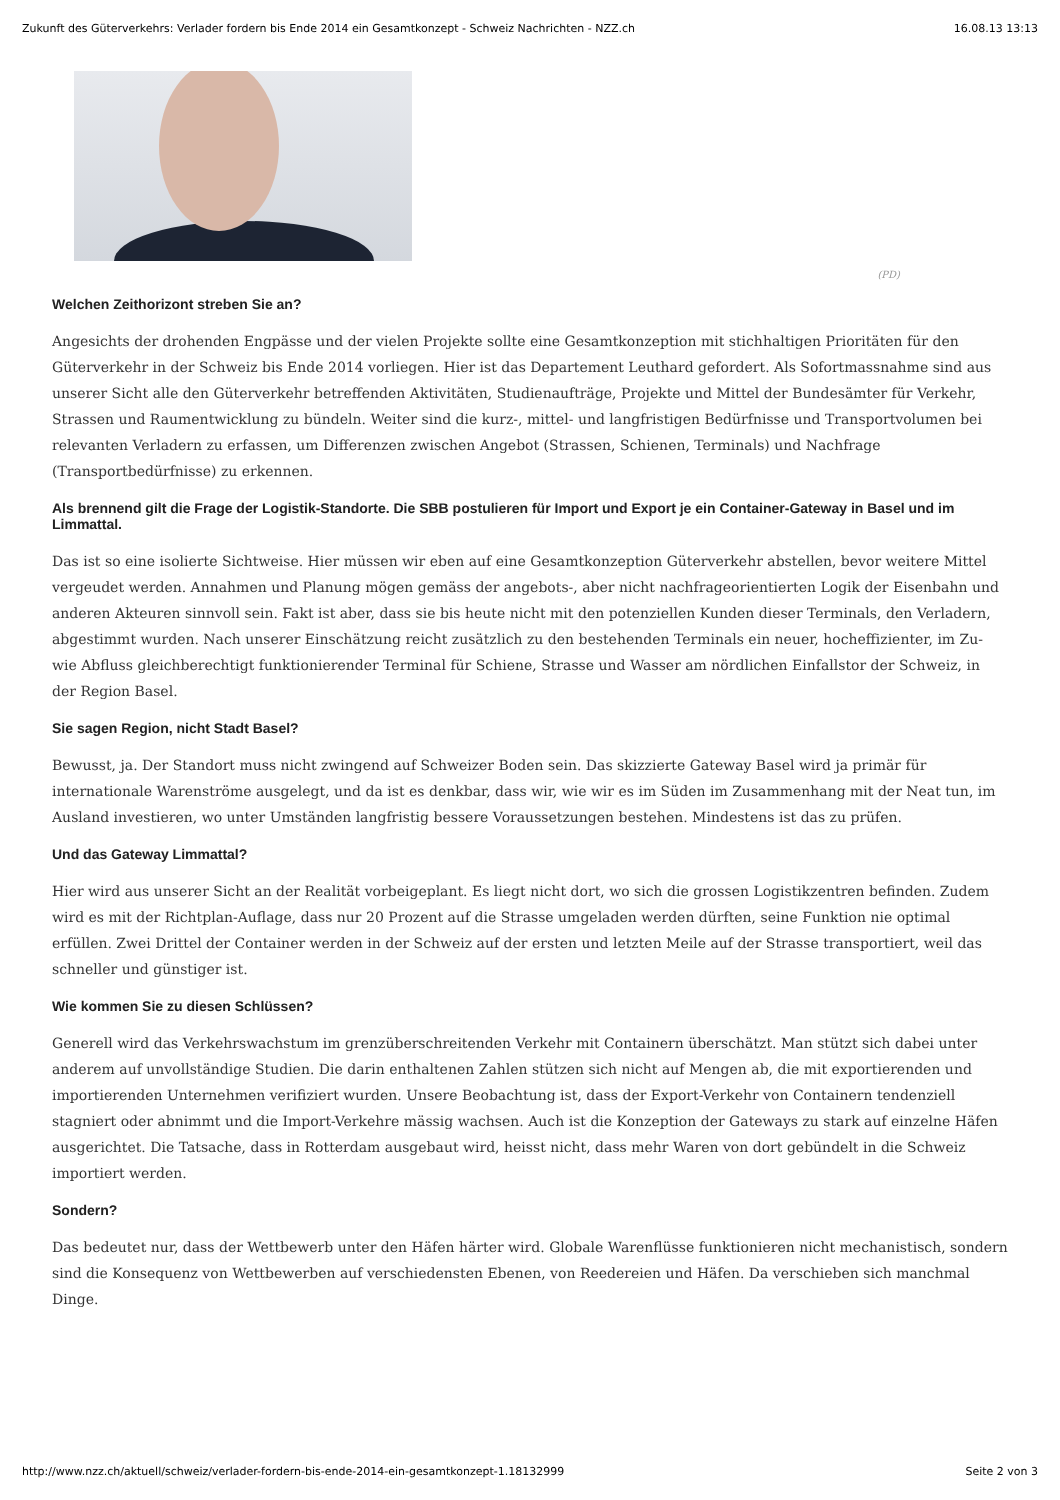Zukunft des Güterverkehrs: Verlader fordern bis Ende 2014 ein Gesamtkonzept - Schweiz Nachrichten - NZZ.ch 16.08.13 13:13
(PD)
Welchen Zeithorizont streben Sie an?
Angesichts der drohenden Engpässe und der vielen Projekte sollte eine Gesamtkonzeption mit stichhaltigen Prioritäten für den Güterverkehr in der Schweiz bis Ende 2014 vorliegen. Hier ist das Departement Leuthard gefordert. Als Sofortmassnahme sind aus unserer Sicht alle den Güterverkehr betreffenden Aktivitäten, Studienaufträge, Projekte und Mittel der Bundesämter für Verkehr, Strassen und Raumentwicklung zu bündeln. Weiter sind die kurz-, mittel- und langfristigen Bedürfnisse und Transportvolumen bei relevanten Verladern zu erfassen, um Differenzen zwischen Angebot (Strassen, Schienen, Terminals) und Nachfrage (Transportbedürfnisse) zu erkennen.
Als brennend gilt die Frage der Logistik-Standorte. Die SBB postulieren für Import und Export je ein Container-Gateway in Basel und im Limmattal.
Das ist so eine isolierte Sichtweise. Hier müssen wir eben auf eine Gesamtkonzeption Güterverkehr abstellen, bevor weitere Mittel vergeudet werden. Annahmen und Planung mögen gemäss der angebots-, aber nicht nachfrageorientierten Logik der Eisenbahn und anderen Akteuren sinnvoll sein. Fakt ist aber, dass sie bis heute nicht mit den potenziellen Kunden dieser Terminals, den Verladern, abgestimmt wurden. Nach unserer Einschätzung reicht zusätzlich zu den bestehenden Terminals ein neuer, hocheffizienter, im Zu- wie Abfluss gleichberechtigt funktionierender Terminal für Schiene, Strasse und Wasser am nördlichen Einfallstor der Schweiz, in der Region Basel.
Sie sagen Region, nicht Stadt Basel?
Bewusst, ja. Der Standort muss nicht zwingend auf Schweizer Boden sein. Das skizzierte Gateway Basel wird ja primär für internationale Warenströme ausgelegt, und da ist es denkbar, dass wir, wie wir es im Süden im Zusammenhang mit der Neat tun, im Ausland investieren, wo unter Umständen langfristig bessere Voraussetzungen bestehen. Mindestens ist das zu prüfen.
Und das Gateway Limmattal?
Hier wird aus unserer Sicht an der Realität vorbeigeplant. Es liegt nicht dort, wo sich die grossen Logistikzentren befinden. Zudem wird es mit der Richtplan-Auflage, dass nur 20 Prozent auf die Strasse umgeladen werden dürften, seine Funktion nie optimal erfüllen. Zwei Drittel der Container werden in der Schweiz auf der ersten und letzten Meile auf der Strasse transportiert, weil das schneller und günstiger ist.
Wie kommen Sie zu diesen Schlüssen?
Generell wird das Verkehrswachstum im grenzüberschreitenden Verkehr mit Containern überschätzt. Man stützt sich dabei unter anderem auf unvollständige Studien. Die darin enthaltenen Zahlen stützen sich nicht auf Mengen ab, die mit exportierenden und importierenden Unternehmen verifiziert wurden. Unsere Beobachtung ist, dass der Export-Verkehr von Containern tendenziell stagniert oder abnimmt und die Import-Verkehre mässig wachsen. Auch ist die Konzeption der Gateways zu stark auf einzelne Häfen ausgerichtet. Die Tatsache, dass in Rotterdam ausgebaut wird, heisst nicht, dass mehr Waren von dort gebündelt in die Schweiz importiert werden.
Sondern?
Das bedeutet nur, dass der Wettbewerb unter den Häfen härter wird. Globale Warenflüsse funktionieren nicht mechanistisch, sondern sind die Konsequenz von Wettbewerben auf verschiedensten Ebenen, von Reedereien und Häfen. Da verschieben sich manchmal Dinge.
http://www.nzz.ch/aktuell/schweiz/verlader-fordern-bis-ende-2014-ein-gesamtkonzept-1.18132999 Seite 2 von 3